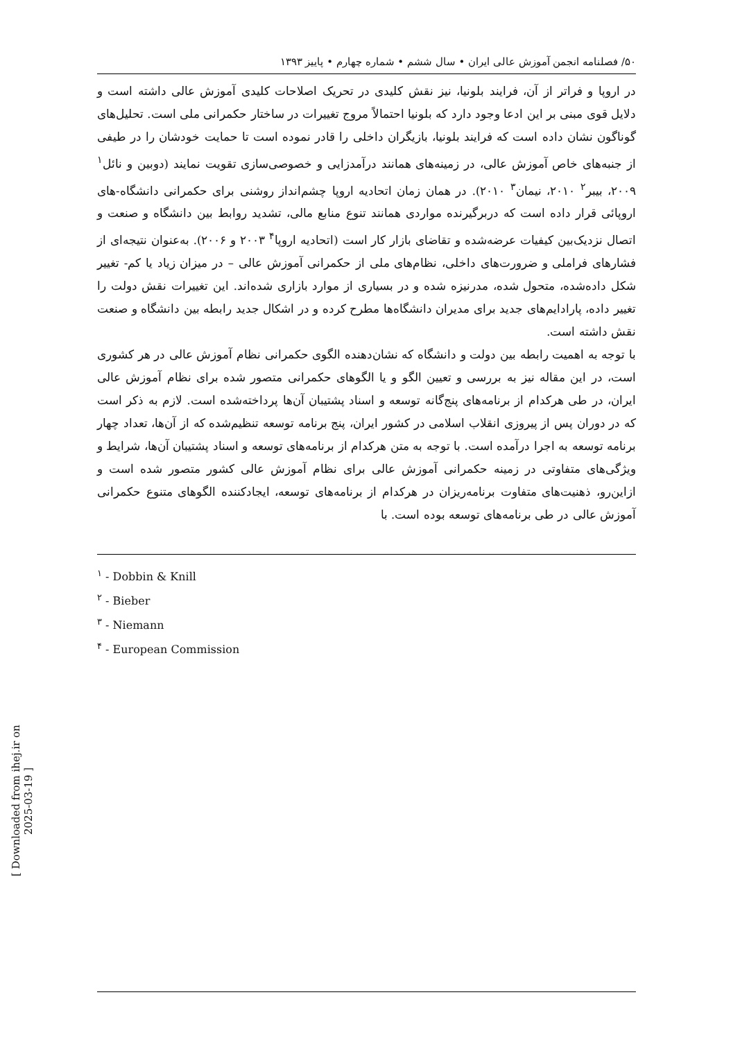[ Downloaded from ihej.ir on 2025-03-19 ]
۵۰/ فصلنامه انجمن آموزش عالی ایران • سال ششم • شماره چهارم • پاییز ۱۳۹۳
در اروپا و فراتر از آن، فرایند بلونیا، نیز نقش کلیدی در تحریک اصلاحات کلیدی آموزش عالی داشته است و دلایل قوی مبنی بر این ادعا وجود دارد که بلونیا احتمالاً مروج تغییرات در ساختار حکمرانی ملی است. تحلیل‌های گوناگون نشان داده است که فرایند بلونیا، بازیگران داخلی را قادر نموده است تا حمایت خودشان را در طیفی از جنبه‌های خاص آموزش عالی، در زمینه‌های همانند درآمدزایی و خصوصی‌سازی تقویت نمایند (دوبین و نائل<sup>۱</sup> ۲۰۰۹، بیبر<sup>۲</sup> ۲۰۱۰، نیمان<sup>۳</sup> ۲۰۱۰). در همان زمان اتحادیه اروپا چشم‌انداز روشنی برای حکمرانی دانشگاه-های اروپائی قرار داده است که دربرگیرنده مواردی همانند تنوع منابع مالی، تشدید روابط بین دانشگاه و صنعت و اتصال نزدیک‌بین کیفیات عرضه‌شده و تقاضای بازار کار است (اتحادیه اروپا<sup>۴</sup> ۲۰۰۳ و ۲۰۰۶). به‌عنوان نتیجه‌ای از فشارهای فراملی و ضرورت‌های داخلی، نظام‌های ملی از حکمرانی آموزش عالی – در میزان زیاد یا کم- تغییر شکل داده‌شده، متحول شده، مدرنیزه شده و در بسیاری از موارد بازاری شده‌اند. این تغییرات نقش دولت را تغییر داده، پارادایم‌های جدید برای مدیران دانشگاه‌ها مطرح کرده و در اشکال جدید رابطه بین دانشگاه و صنعت نقش داشته است.
با توجه به اهمیت رابطه بین دولت و دانشگاه که نشان‌دهنده الگوی حکمرانی نظام آموزش عالی در هر کشوری است، در این مقاله نیز به بررسی و تعیین الگو و یا الگوهای حکمرانی متصور شده برای نظام آموزش عالی ایران، در طی هرکدام از برنامه‌های پنج‌گانه توسعه و اسناد پشتیبان آن‌ها پرداخته‌شده است. لازم به ذکر است که در دوران پس از پیروزی انقلاب اسلامی در کشور ایران، پنج برنامه توسعه تنظیم‌شده که از آن‌ها، تعداد چهار برنامه توسعه به اجرا درآمده است. با توجه به متن هرکدام از برنامه‌های توسعه و اسناد پشتیبان آن‌ها، شرایط و ویژگی‌های متفاوتی در زمینه حکمرانی آموزش عالی برای نظام آموزش عالی کشور متصور شده است و ازاین‌رو، ذهنیت‌های متفاوت برنامه‌ریزان در هرکدام از برنامه‌های توسعه، ایجادکننده الگوهای متنوع حکمرانی آموزش عالی در طی برنامه‌های توسعه بوده است. با
<sup>۱</sup> - Dobbin & Knill
<sup>۲</sup> - Bieber
<sup>۳</sup> - Niemann
<sup>۴</sup> - European Commission